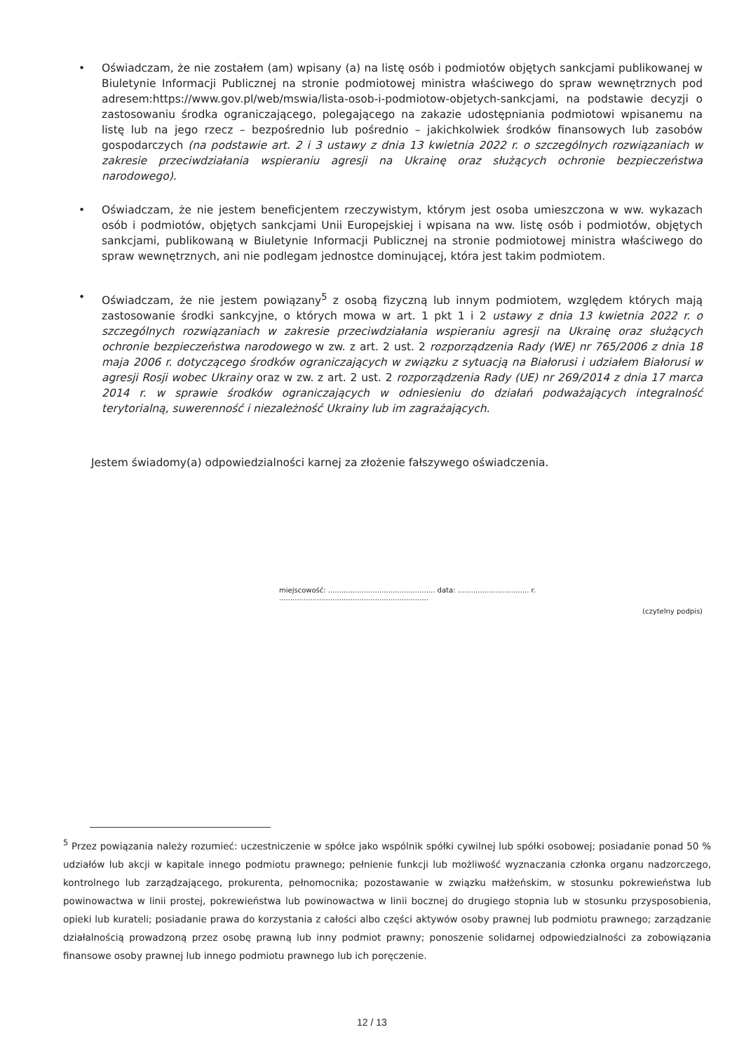• Oświadczam, że nie zostałem (am) wpisany (a) na listę osób i podmiotów objętych sankcjami publikowanej w Biuletynie Informacji Publicznej na stronie podmiotowej ministra właściwego do spraw wewnętrznych pod adresem:https://www.gov.pl/web/mswia/lista-osob-i-podmiotow-objetych-sankcjami, na podstawie decyzji o zastosowaniu środka ograniczającego, polegającego na zakazie udostępniania podmiotowi wpisanemu na listę lub na jego rzecz – bezpośrednio lub pośrednio – jakichkolwiek środków finansowych lub zasobów gospodarczych (na podstawie art. 2 i 3 ustawy z dnia 13 kwietnia 2022 r. o szczególnych rozwiązaniach w zakresie przeciwdziałania wspieraniu agresji na Ukrainę oraz służących ochronie bezpieczeństwa narodowego).
• Oświadczam, że nie jestem beneficjentem rzeczywistym, którym jest osoba umieszczona w ww. wykazach osób i podmiotów, objętych sankcjami Unii Europejskiej i wpisana na ww. listę osób i podmiotów, objętych sankcjami, publikowaną w Biuletynie Informacji Publicznej na stronie podmiotowej ministra właściwego do spraw wewnętrznych, ani nie podlegam jednostce dominującej, która jest takim podmiotem.
• Oświadczam, że nie jestem powiązany<sup>5</sup> z osobą fizyczną lub innym podmiotem, względem których mają zastosowanie środki sankcyjne, o których mowa w art. 1 pkt 1 i 2 ustawy z dnia 13 kwietnia 2022 r. o szczególnych rozwiązaniach w zakresie przeciwdziałania wspieraniu agresji na Ukrainę oraz służących ochronie bezpieczeństwa narodowego w zw. z art. 2 ust. 2 rozporządzenia Rady (WE) nr 765/2006 z dnia 18 maja 2006 r. dotyczącego środków ograniczających w związku z sytuacją na Białorusi i udziałem Białorusi w agresji Rosji wobec Ukrainy oraz w zw. z art. 2 ust. 2 rozporządzenia Rady (UE) nr 269/2014 z dnia 17 marca 2014 r. w sprawie środków ograniczających w odniesieniu do działań podważających integralność terytorialną, suwerenność i niezależność Ukrainy lub im zagrażających.
Jestem świadomy(a) odpowiedzialności karnej za złożenie fałszywego oświadczenia.
miejscowość: ................................................ data: ................................ r. ...................................................................
(czytelny podpis)
<sup>5</sup> Przez powiązania należy rozumieć: uczestniczenie w spółce jako wspólnik spółki cywilnej lub spółki osobowej; posiadanie ponad 50 % udziałów lub akcji w kapitale innego podmiotu prawnego; pełnienie funkcji lub możliwość wyznaczania członka organu nadzorczego, kontrolnego lub zarządzającego, prokurenta, pełnomocnika; pozostawanie w związku małżeńskim, w stosunku pokrewieństwa lub powinowactwa w linii prostej, pokrewieństwa lub powinowactwa w linii bocznej do drugiego stopnia lub w stosunku przysposobienia, opieki lub kurateli; posiadanie prawa do korzystania z całości albo części aktywów osoby prawnej lub podmiotu prawnego; zarządzanie działalnością prowadzoną przez osobę prawną lub inny podmiot prawny; ponoszenie solidarnej odpowiedzialności za zobowiązania finansowe osoby prawnej lub innego podmiotu prawnego lub ich poręczenie.
12 / 13